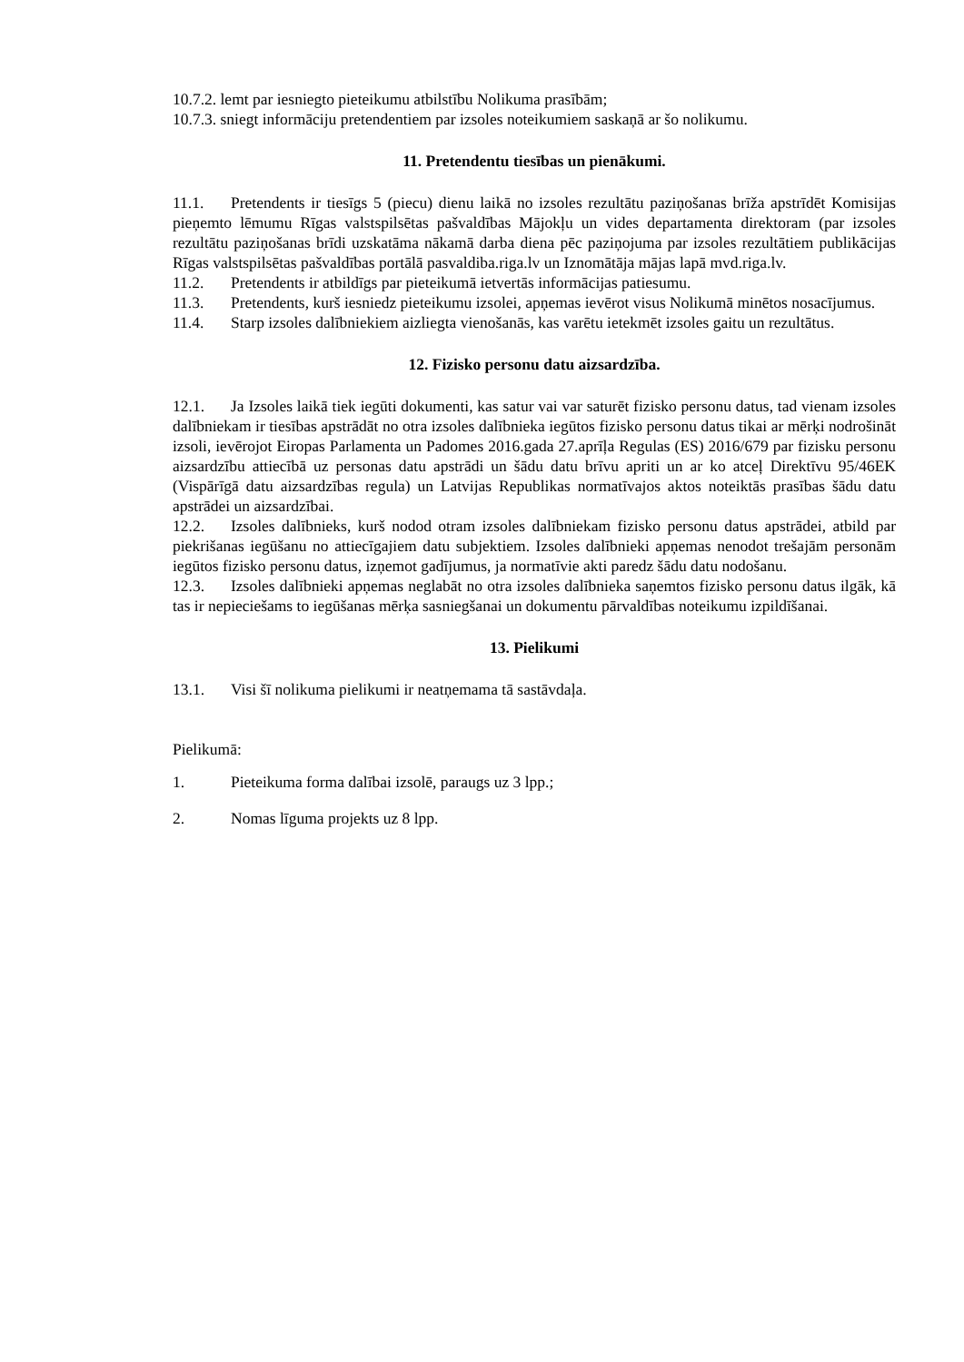10.7.2. lemt par iesniegto pieteikumu atbilstību Nolikuma prasībām;
10.7.3. sniegt informāciju pretendentiem par izsoles noteikumiem saskaņā ar šo nolikumu.
11. Pretendentu tiesības un pienākumi.
11.1. Pretendents ir tiesīgs 5 (piecu) dienu laikā no izsoles rezultātu paziņošanas brīža apstrīdēt Komisijas pieņemto lēmumu Rīgas valstspilsētas pašvaldības Mājokļu un vides departamenta direktoram (par izsoles rezultātu paziņošanas brīdi uzskatāma nākamā darba diena pēc paziņojuma par izsoles rezultātiem publikācijas Rīgas valstspilsētas pašvaldības portālā pasvaldiba.riga.lv un Iznomātāja mājas lapā mvd.riga.lv.
11.2. Pretendents ir atbildīgs par pieteikumā ietvertās informācijas patiesumu.
11.3. Pretendents, kurš iesniedz pieteikumu izsolei, apņemas ievērot visus Nolikumā minētos nosacījumus.
11.4. Starp izsoles dalībniekiem aizliegta vienošanās, kas varētu ietekmēt izsoles gaitu un rezultātus.
12. Fizisko personu datu aizsardzība.
12.1. Ja Izsoles laikā tiek iegūti dokumenti, kas satur vai var saturēt fizisko personu datus, tad vienam izsoles dalībniekam ir tiesības apstrādāt no otra izsoles dalībnieka iegūtos fizisko personu datus tikai ar mērķi nodrošināt izsoli, ievērojot Eiropas Parlamenta un Padomes 2016.gada 27.aprīļa Regulas (ES) 2016/679 par fizisku personu aizsardzību attiecībā uz personas datu apstrādi un šādu datu brīvu apriti un ar ko atceļ Direktīvu 95/46EK (Vispārīgā datu aizsardzības regula) un Latvijas Republikas normatīvajos aktos noteiktās prasības šādu datu apstrādei un aizsardzībai.
12.2. Izsoles dalībnieks, kurš nodod otram izsoles dalībniekam fizisko personu datus apstrādei, atbild par piekrišanas iegūšanu no attiecīgajiem datu subjektiem. Izsoles dalībnieki apņemas nenodot trešajām personām iegūtos fizisko personu datus, izņemot gadījumus, ja normatīvie akti paredz šādu datu nodošanu.
12.3. Izsoles dalībnieki apņemas neglabāt no otra izsoles dalībnieka saņemtos fizisko personu datus ilgāk, kā tas ir nepieciešams to iegūšanas mērķa sasniegšanai un dokumentu pārvaldības noteikumu izpildīšanai.
13. Pielikumi
13.1. Visi šī nolikuma pielikumi ir neatņemama tā sastāvdaļa.
Pielikumā:
1. Pieteikuma forma dalībai izsolē, paraugs uz 3 lpp.;
2. Nomas līguma projekts uz 8 lpp.